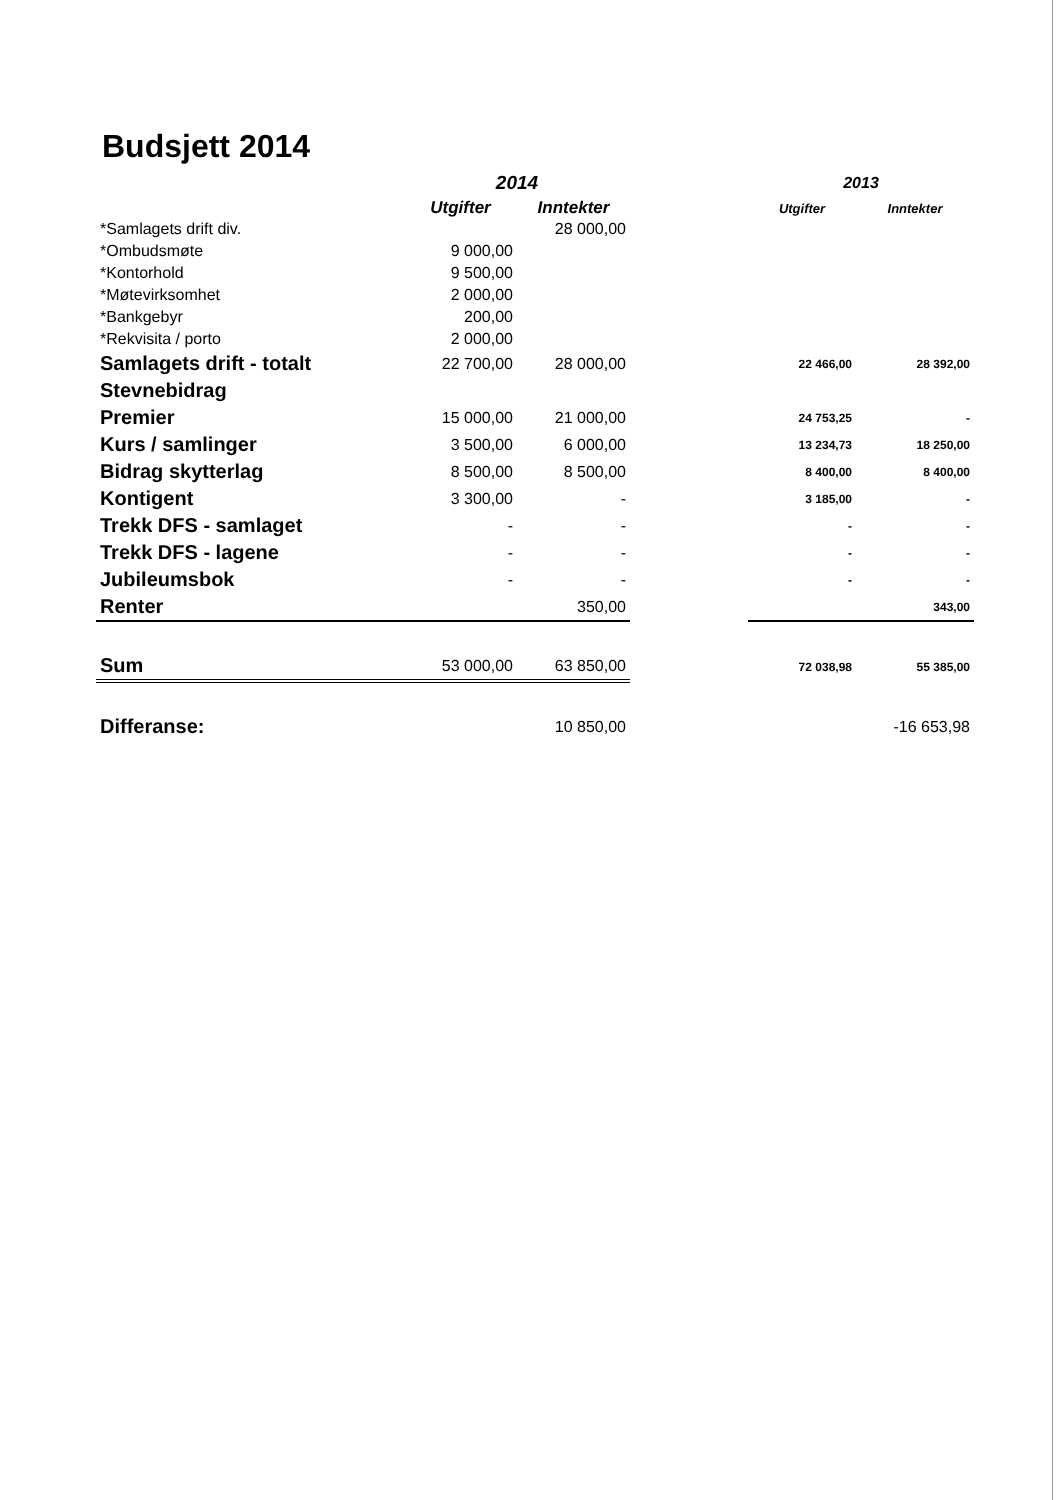Budsjett 2014
| | 2014 | | | 2013 | |
| --- | --- | --- | --- | --- | --- |
| | Utgifter | Inntekter | | Utgifter | Inntekter |
| *Samlagets drift div. | | 28 000,00 | | | |
| *Ombudsmøte | 9 000,00 | | | | |
| *Kontorhold | 9 500,00 | | | | |
| *Møtevirksomhet | 2 000,00 | | | | |
| *Bankgebyr | 200,00 | | | | |
| *Rekvisita / porto | 2 000,00 | | | | |
| Samlagets drift - totalt | 22 700,00 | 28 000,00 | | 22 466,00 | 28 392,00 |
| Stevnebidrag | | | | | |
| Premier | 15 000,00 | 21 000,00 | | 24 753,25 | - |
| Kurs / samlinger | 3 500,00 | 6 000,00 | | 13 234,73 | 18 250,00 |
| Bidrag skytterlag | 8 500,00 | 8 500,00 | | 8 400,00 | 8 400,00 |
| Kontigent | 3 300,00 | - | | 3 185,00 | - |
| Trekk DFS - samlaget | - | - | | - | - |
| Trekk DFS - lagene | - | - | | - | - |
| Jubileumsbok | - | - | | - | - |
| Renter | | 350,00 | | | 343,00 |
| Sum | 53 000,00 | 63 850,00 | | 72 038,98 | 55 385,00 |
| Differanse: | | 10 850,00 | | | -16 653,98 |